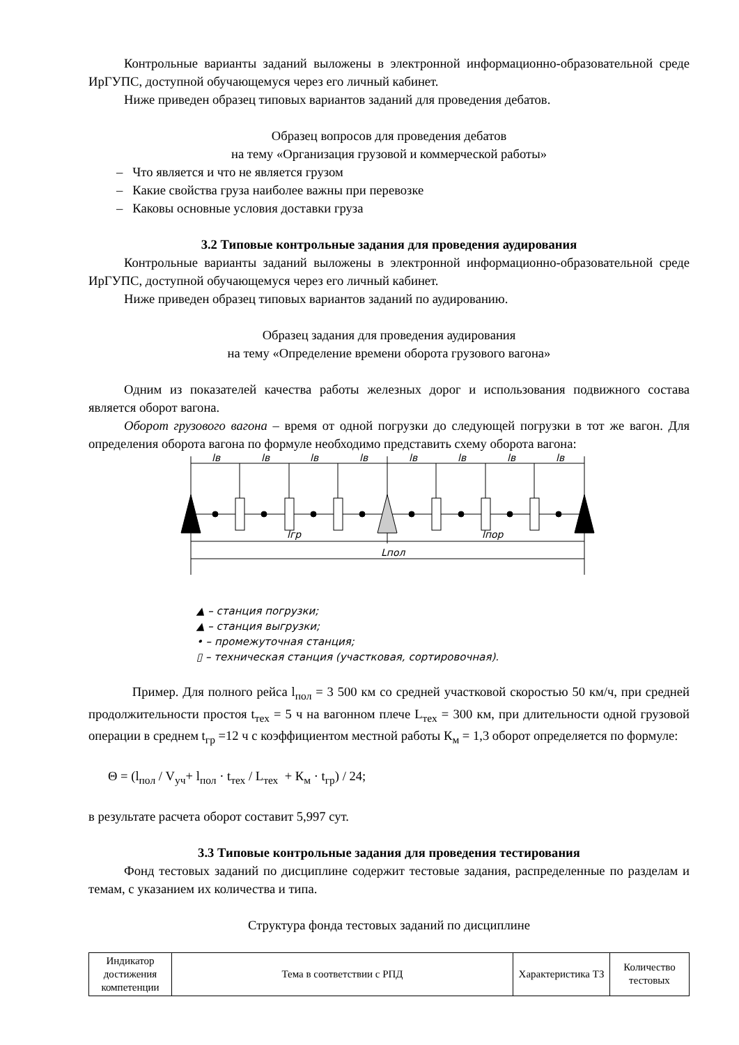Контрольные варианты заданий выложены в электронной информационно-образовательной среде ИрГУПС, доступной обучающемуся через его личный кабинет.
Ниже приведен образец типовых вариантов заданий для проведения дебатов.
Образец вопросов для проведения дебатов
на тему «Организация грузовой и коммерческой работы»
– Что является и что не является грузом
– Какие свойства груза наиболее важны при перевозке
– Каковы основные условия доставки груза
3.2 Типовые контрольные задания для проведения аудирования
Контрольные варианты заданий выложены в электронной информационно-образовательной среде ИрГУПС, доступной обучающемуся через его личный кабинет.
Ниже приведен образец типовых вариантов заданий по аудированию.
Образец задания для проведения аудирования
на тему «Определение времени оборота грузового вагона»
Одним из показателей качества работы железных дорог и использования подвижного состава является оборот вагона.
Оборот грузового вагона – время от одной погрузки до следующей погрузки в тот же вагон. Для определения оборота вагона по формуле необходимо представить схему оборота вагона:
lв
lв
lв
lв
lв
lв
lв
lв
lгр
lпор
Lпол
▲ – станция погрузки;
▲ – станция выгрузки;
• – промежуточная станция;
▯ – техническая станция (участковая, сортировочная).
Пример. Для полного рейса l<sub>пол</sub> = 3 500 км со средней участковой скоростью 50 км/ч, при средней продолжительности простоя t<sub>тех</sub> = 5 ч на вагонном плече L<sub>тех</sub> = 300 км, при длительности одной грузовой операции в среднем t<sub>гр</sub> =12 ч с коэффициентом местной работы К<sub>м</sub> = 1,3 оборот определяется по формуле:
Θ = (l<sub>пол</sub> / V<sub>уч</sub>+ l<sub>пол</sub> · t<sub>тех</sub> / L<sub>тех</sub> + К<sub>м</sub> · t<sub>гр</sub>) / 24;
в результате расчета оборот составит 5,997 сут.
3.3 Типовые контрольные задания для проведения тестирования
Фонд тестовых заданий по дисциплине содержит тестовые задания, распределенные по разделам и темам, с указанием их количества и типа.
Структура фонда тестовых заданий по дисциплине
| Индикатор достижения компетенции | Тема в соответствии с РПД | Характеристика ТЗ | Количество тестовых |
| --- | --- | --- | --- |